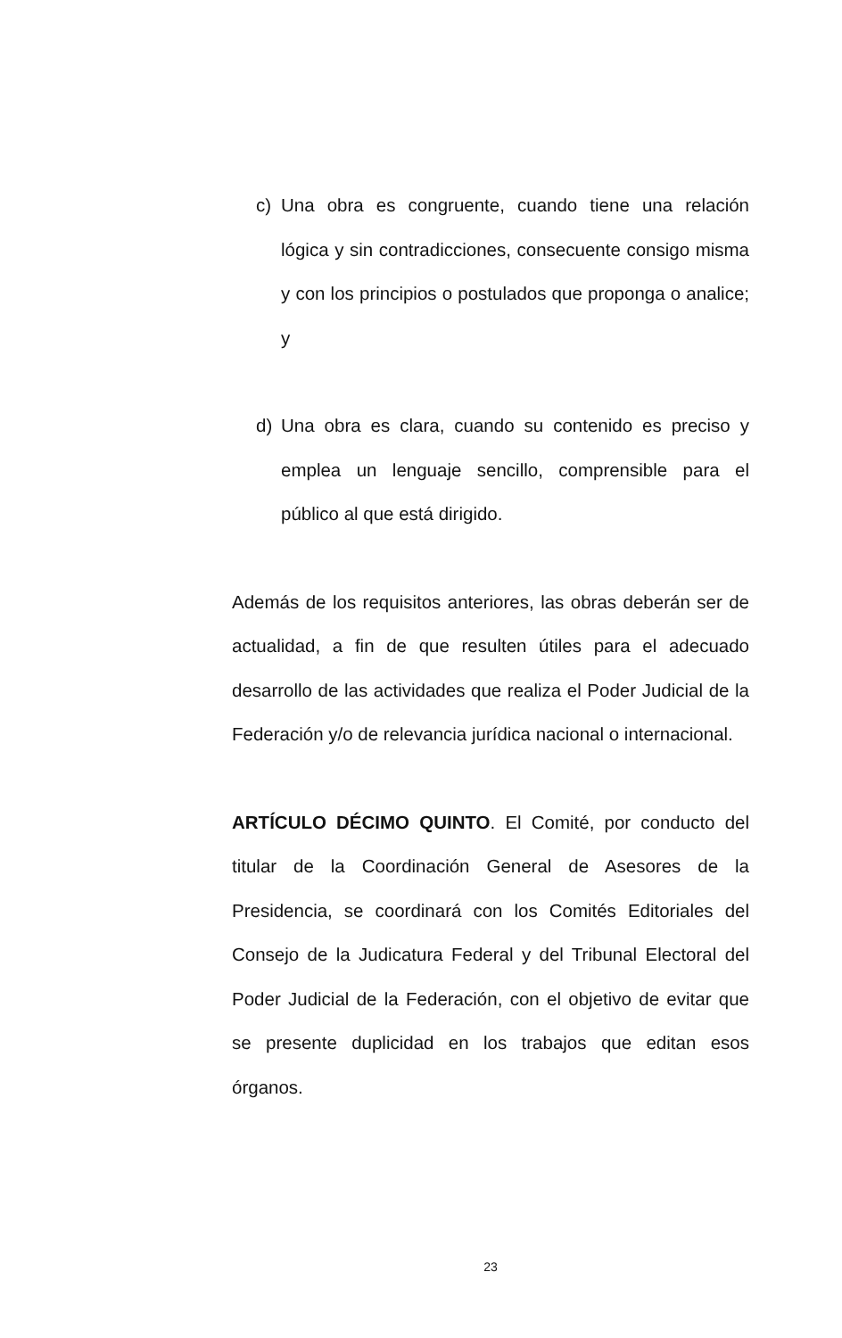c) Una obra es congruente, cuando tiene una relación lógica y sin contradicciones, consecuente consigo misma y con los principios o postulados que proponga o analice; y
d) Una obra es clara, cuando su contenido es preciso y emplea un lenguaje sencillo, comprensible para el público al que está dirigido.
Además de los requisitos anteriores, las obras deberán ser de actualidad, a fin de que resulten útiles para el adecuado desarrollo de las actividades que realiza el Poder Judicial de la Federación y/o de relevancia jurídica nacional o internacional.
ARTÍCULO DÉCIMO QUINTO. El Comité, por conducto del titular de la Coordinación General de Asesores de la Presidencia, se coordinará con los Comités Editoriales del Consejo de la Judicatura Federal y del Tribunal Electoral del Poder Judicial de la Federación, con el objetivo de evitar que se presente duplicidad en los trabajos que editan esos órganos.
23